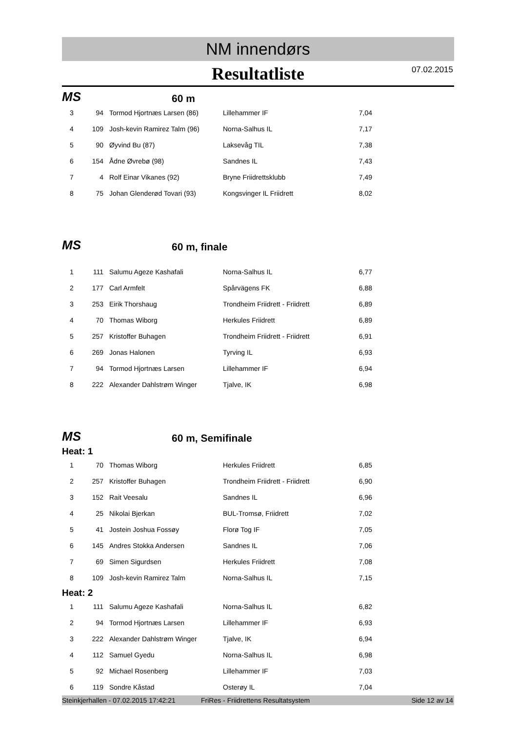NM innendørs
Resultatliste 07.02.2015
MS 60 m
| 3 | 94 | Tormod Hjortnæs Larsen (86) | Lillehammer IF | 7,04 |
| 4 | 109 | Josh-kevin Ramirez Talm (96) | Norna-Salhus IL | 7,17 |
| 5 | 90 | Øyvind Bu (87) | Laksevåg TIL | 7,38 |
| 6 | 154 | Ådne Øvrebø (98) | Sandnes IL | 7,43 |
| 7 | 4 | Rolf Einar Vikanes (92) | Bryne Friidrettsklubb | 7,49 |
| 8 | 75 | Johan Glenderød Tovari (93) | Kongsvinger IL Friidrett | 8,02 |
MS 60 m, finale
| 1 | 111 | Salumu Ageze Kashafali | Norna-Salhus IL | 6,77 |
| 2 | 177 | Carl Armfelt | Spårvägens FK | 6,88 |
| 3 | 253 | Eirik Thorshaug | Trondheim Friidrett - Friidrett | 6,89 |
| 4 | 70 | Thomas Wiborg | Herkules Friidrett | 6,89 |
| 5 | 257 | Kristoffer Buhagen | Trondheim Friidrett - Friidrett | 6,91 |
| 6 | 269 | Jonas Halonen | Tyrving IL | 6,93 |
| 7 | 94 | Tormod Hjortnæs Larsen | Lillehammer IF | 6,94 |
| 8 | 222 | Alexander Dahlstrøm Winger | Tjalve, IK | 6,98 |
MS 60 m, Semifinale
Heat: 1
| 1 | 70 | Thomas Wiborg | Herkules Friidrett | 6,85 |
| 2 | 257 | Kristoffer Buhagen | Trondheim Friidrett - Friidrett | 6,90 |
| 3 | 152 | Rait Veesalu | Sandnes IL | 6,96 |
| 4 | 25 | Nikolai Bjerkan | BUL-Tromsø, Friidrett | 7,02 |
| 5 | 41 | Jostein Joshua Fossøy | Florø Tog IF | 7,05 |
| 6 | 145 | Andres Stokka Andersen | Sandnes IL | 7,06 |
| 7 | 69 | Simen Sigurdsen | Herkules Friidrett | 7,08 |
| 8 | 109 | Josh-kevin Ramirez Talm | Norna-Salhus IL | 7,15 |
Heat: 2
| 1 | 111 | Salumu Ageze Kashafali | Norna-Salhus IL | 6,82 |
| 2 | 94 | Tormod Hjortnæs Larsen | Lillehammer IF | 6,93 |
| 3 | 222 | Alexander Dahlstrøm Winger | Tjalve, IK | 6,94 |
| 4 | 112 | Samuel Gyedu | Norna-Salhus IL | 6,98 |
| 5 | 92 | Michael Rosenberg | Lillehammer IF | 7,03 |
| 6 | 119 | Sondre Kåstad | Osterøy IL | 7,04 |
Steinkjerhallen - 07.02.2015 17:42:21 FriRes - Friidrettens Resultatsystem Side 12 av 14